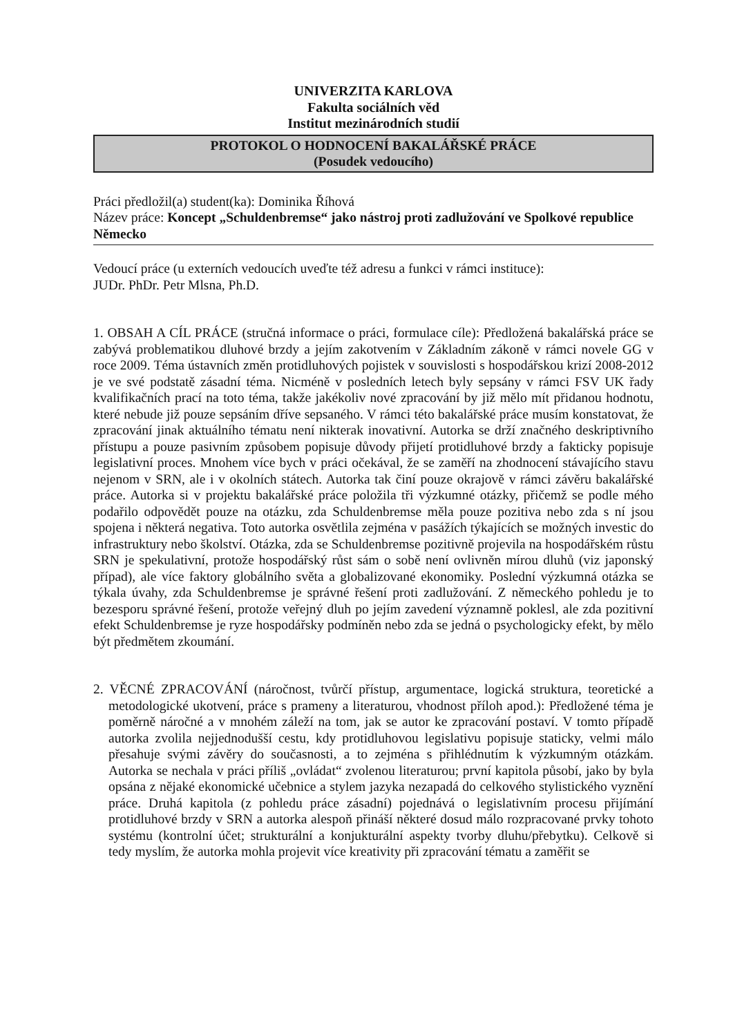UNIVERZITA KARLOVA
Fakulta sociálních věd
Institut mezinárodních studií
PROTOKOL O HODNOCENÍ BAKALÁŘSKÉ PRÁCE
(Posudek vedoucího)
Práci předložil(a) student(ka): Dominika Říhová
Název práce: Koncept „Schuldenbremse“ jako nástroj proti zadlužování ve Spolkové republice Německo
Vedoucí práce (u externích vedoucích uveďte též adresu a funkci v rámci instituce):
JUDr. PhDr. Petr Mlsna, Ph.D.
1. OBSAH A CÍL PRÁCE (stručná informace o práci, formulace cíle): Předložená bakalářská práce se zabývá problematikou dluhové brzdy a jejím zakotvením v Základním zákoně v rámci novele GG v roce 2009. Téma ústavních změn protidluhových pojistek v souvislosti s hospodářskou krizí 2008-2012 je ve své podstatě zásadní téma. Nicméně v posledních letech byly sepsány v rámci FSV UK řady kvalifikačních prací na toto téma, takže jakékoliv nové zpracování by již mělo mít přidanou hodnotu, které nebude již pouze sepsáním dříve sepsaného. V rámci této bakalářské práce musím konstatovat, že zpracování jinak aktuálního tématu není nikterak inovativní. Autorka se drží značného deskriptivního přístupu a pouze pasivním způsobem popisuje důvody přijetí protidluhové brzdy a fakticky popisuje legislativní proces. Mnohem více bych v práci očekával, že se zaměří na zhodnocení stávajícího stavu nejenom v SRN, ale i v okolních státech. Autorka tak činí pouze okrajově v rámci závěru bakalářské práce. Autorka si v projektu bakalářské práce položila tři výzkumné otázky, přičemž se podle mého podařilo odpovědět pouze na otázku, zda Schuldenbremse měla pouze pozitiva nebo zda s ní jsou spojena i některá negativa. Toto autorka osvětlila zejména v pasážích týkajících se možných investic do infrastruktury nebo školství. Otázka, zda se Schuldenbremse pozitivně projevila na hospodářském růstu SRN je spekulativní, protože hospodářský růst sám o sobě není ovlivněn mírou dluhů (viz japonský případ), ale více faktory globálního světa a globalizované ekonomiky. Poslední výzkumná otázka se týkala úvahy, zda Schuldenbremse je správné řešení proti zadlužování. Z německého pohledu je to bezesporu správné řešení, protože veřejný dluh po jejím zavedení významně poklesl, ale zda pozitivní efekt Schuldenbremse je ryze hospodářsky podmíněn nebo zda se jedná o psychologicky efekt, by mělo být předmětem zkoumání.
2. VĚCNÉ ZPRACOVÁNÍ (náročnost, tvůrčí přístup, argumentace, logická struktura, teoretické a metodologické ukotvení, práce s prameny a literaturou, vhodnost příloh apod.): Předložené téma je poměrně náročné a v mnohém záleží na tom, jak se autor ke zpracování postaví. V tomto případě autorka zvolila nejjednodušší cestu, kdy protidluhovou legislativu popisuje staticky, velmi málo přesahuje svými závěry do současnosti, a to zejména s přihlédnutím k výzkumným otázkám. Autorka se nechala v práci příliš „ovládat“ zvolenou literaturou; první kapitola působí, jako by byla opsána z nějaké ekonomické učebnice a stylem jazyka nezapadá do celkového stylistického vyznění práce. Druhá kapitola (z pohledu práce zásadní) pojednává o legislativním procesu přijímání protidluhové brzdy v SRN a autorka alespoň přináší některé dosud málo rozpracované prvky tohoto systému (kontrolní účet; strukturální a konjukturální aspekty tvorby dluhu/přebytku). Celkově si tedy myslím, že autorka mohla projevit více kreativity při zpracování tématu a zaměřit se